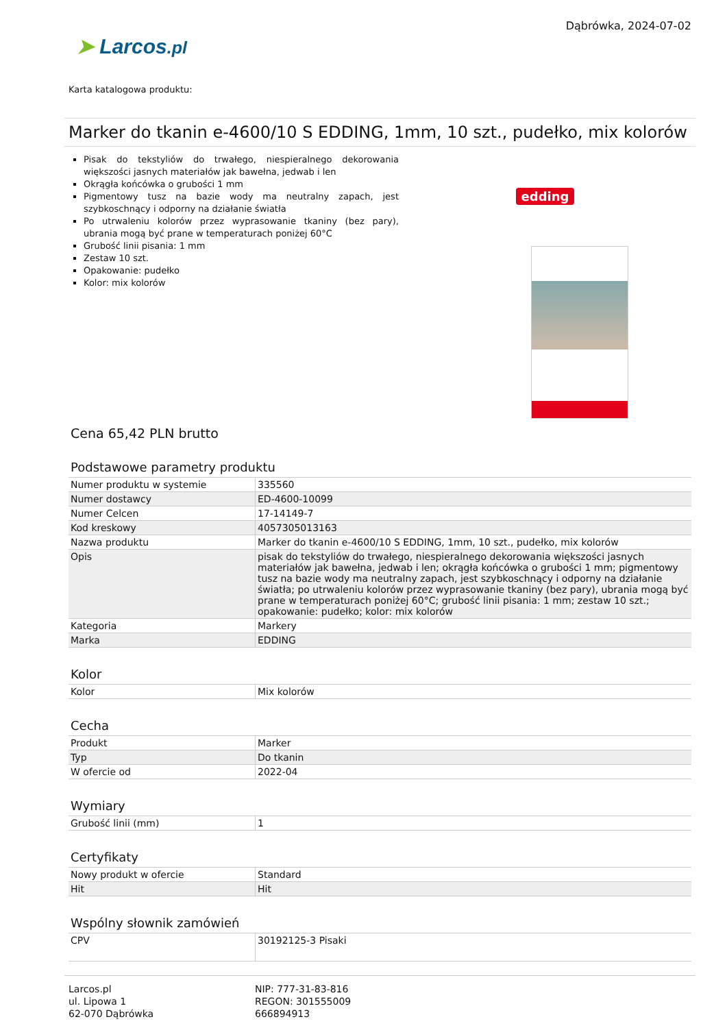➤ Larcos.pl
Dąbrówka, 2024-07-02
Karta katalogowa produktu:
Marker do tkanin e-4600/10 S EDDING, 1mm, 10 szt., pudełko, mix kolorów
Pisak do tekstyliów do trwałego, niespieralnego dekorowania większości jasnych materiałów jak bawełna, jedwab i len
Okrągła końcówka o grubości 1 mm
Pigmentowy tusz na bazie wody ma neutralny zapach, jest szybkoschnący i odporny na działanie światła
Po utrwaleniu kolorów przez wyprasowanie tkaniny (bez pary), ubrania mogą być prane w temperaturach poniżej 60°C
Grubość linii pisania: 1 mm
Zestaw 10 szt.
Opakowanie: pudełko
Kolor: mix kolorów
edding
Cena 65,42 PLN brutto
Podstawowe parametry produktu
| Numer produktu w systemie | 335560 |
| Numer dostawcy | ED-4600-10099 |
| Numer Celcen | 17-14149-7 |
| Kod kreskowy | 4057305013163 |
| Nazwa produktu | Marker do tkanin e-4600/10 S EDDING, 1mm, 10 szt., pudełko, mix kolorów |
| Opis | pisak do tekstyliów do trwałego, niespieralnego dekorowania większości jasnych materiałów jak bawełna, jedwab i len; okrągła końcówka o grubości 1 mm; pigmentowy tusz na bazie wody ma neutralny zapach, jest szybkoschnący i odporny na działanie światła; po utrwaleniu kolorów przez wyprasowanie tkaniny (bez pary), ubrania mogą być prane w temperaturach poniżej 60°C; grubość linii pisania: 1 mm; zestaw 10 szt.; opakowanie: pudełko; kolor: mix kolorów |
| Kategoria | Markery |
| Marka | EDDING |
Kolor
| Kolor | Mix kolorów |
Cecha
| Produkt | Marker |
| Typ | Do tkanin |
| W ofercie od | 2022-04 |
Wymiary
| Grubość linii (mm) | 1 |
Certyfikaty
| Nowy produkt w ofercie | Standard |
| Hit | Hit |
Wspólny słownik zamówień
| CPV | 30192125-3 Pisaki |
Larcos.pl
ul. Lipowa 1
62-070 Dąbrówka
NIP: 777-31-83-816
REGON: 301555009
666894913